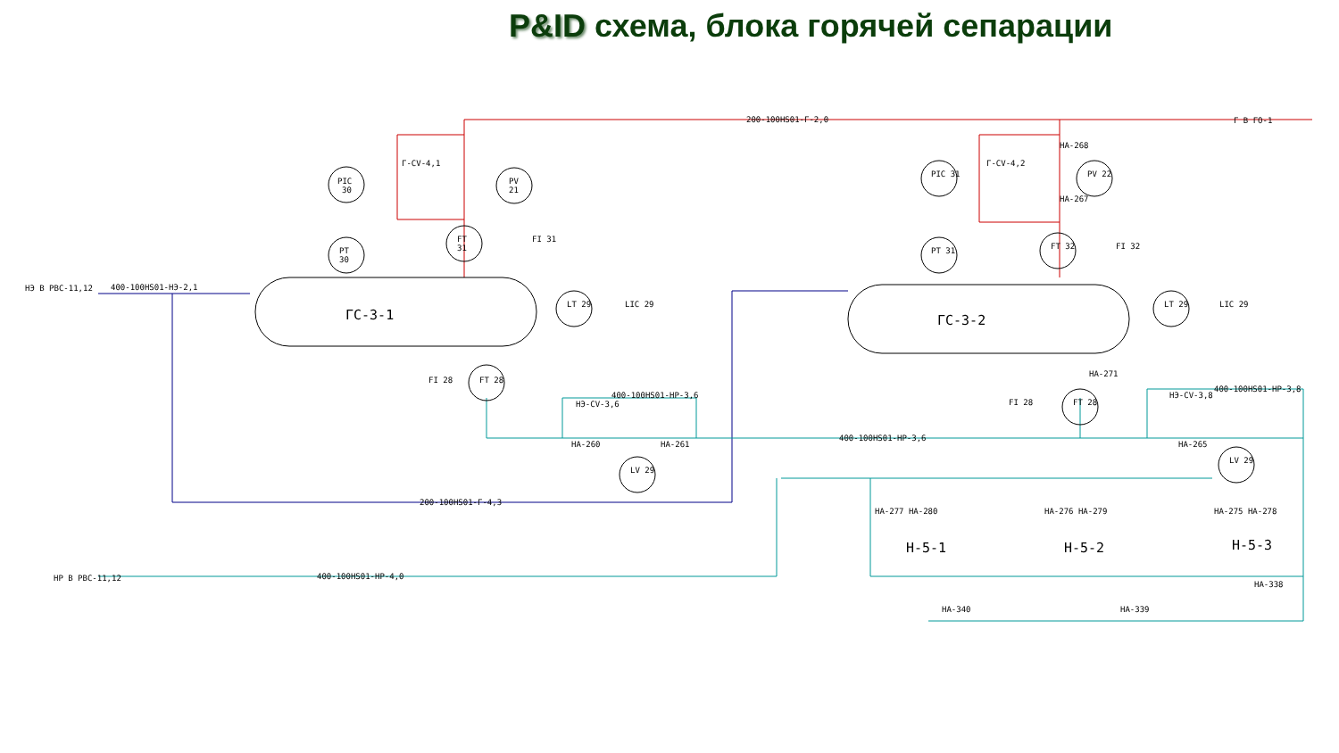P&ID схема, блока горячей сепарации
ГС-3-1
ГС-3-2
PIC
30
PT
30
FT
31
PV
21
FI 31
LT 29
LIC 29
FI 28
FT 28
LV 29
PIC 31
PT 31
FT 32
PV 22
FI 32
LT 29
LIC 29
FI 28
FT 28
LV 29
200-100HS01-Г-2,0
400-100HS01-НЭ-2,1
НЭ В РВС-11,12
Г В ГО-1
200-100HS01-Г-4,3
400-100HS01-НР-3,6
400-100HS01-НР-3,6
НА-260
НА-261
НЭ-CV-3,6
НЭ-CV-3,8
400-100HS01-НР-3,8
НА-265
400-100HS01-НР-4,0
НР В РВС-11,12
Н-5-1
Н-5-2
Н-5-3
НА-277 НА-280
НА-276 НА-279
НА-275 НА-278
НА-340
НА-339
НА-338
Г-CV-4,1
Г-CV-4,2
НА-268
НА-267
НА-271